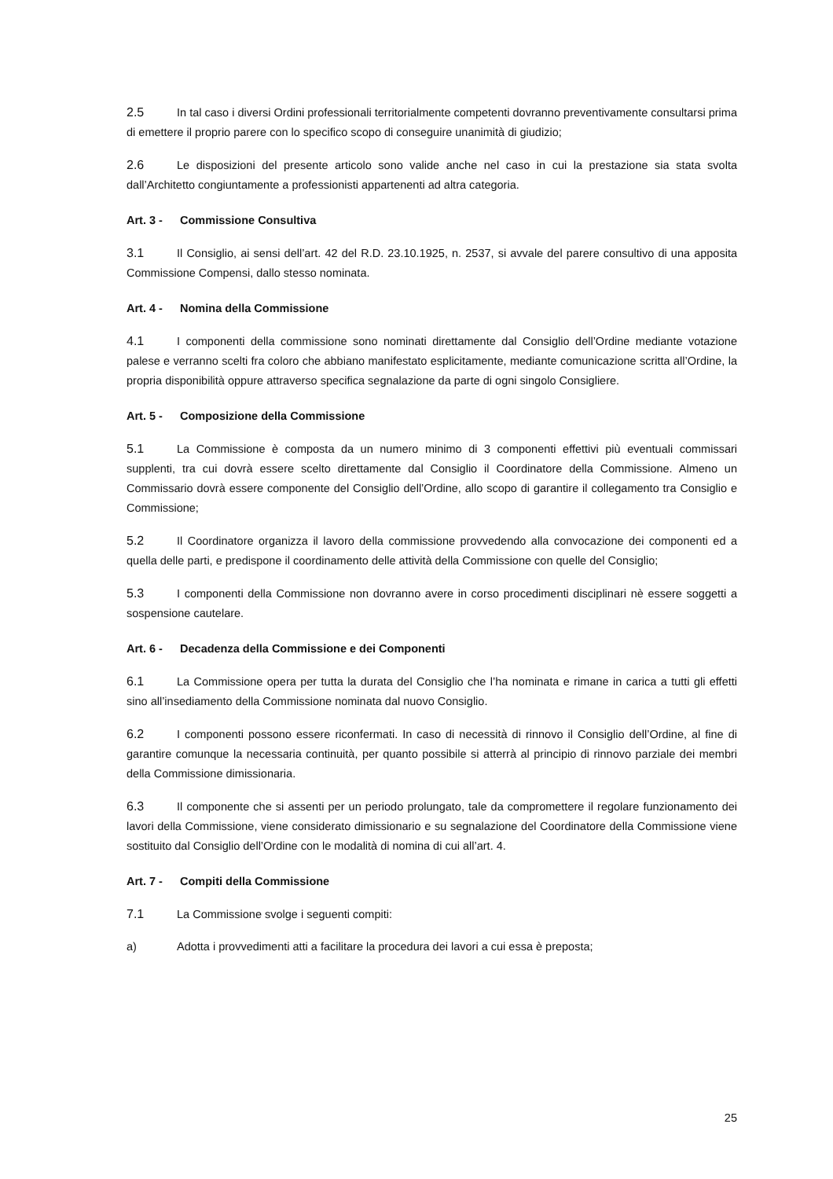2.5 In tal caso i diversi Ordini professionali territorialmente competenti dovranno preventivamente consultarsi prima di emettere il proprio parere con lo specifico scopo di conseguire unanimità di giudizio;
2.6 Le disposizioni del presente articolo sono valide anche nel caso in cui la prestazione sia stata svolta dall’Architetto congiuntamente a professionisti appartenenti ad altra categoria.
Art. 3 - Commissione Consultiva
3.1 Il Consiglio, ai sensi dell’art. 42 del R.D. 23.10.1925, n. 2537, si avvale del parere consultivo di una apposita Commissione Compensi, dallo stesso nominata.
Art. 4 - Nomina della Commissione
4.1 I componenti della commissione sono nominati direttamente dal Consiglio dell’Ordine mediante votazione palese e verranno scelti fra coloro che abbiano manifestato esplicitamente, mediante comunicazione scritta all’Ordine, la propria disponibilità oppure attraverso specifica segnalazione da parte di ogni singolo Consigliere.
Art. 5 - Composizione della Commissione
5.1 La Commissione è composta da un numero minimo di 3 componenti effettivi più eventuali commissari supplenti, tra cui dovrà essere scelto direttamente dal Consiglio il Coordinatore della Commissione. Almeno un Commissario dovrà essere componente del Consiglio dell’Ordine, allo scopo di garantire il collegamento tra Consiglio e Commissione;
5.2 Il Coordinatore organizza il lavoro della commissione provvedendo alla convocazione dei componenti ed a quella delle parti, e predispone il coordinamento delle attività della Commissione con quelle del Consiglio;
5.3 I componenti della Commissione non dovranno avere in corso procedimenti disciplinari nè essere soggetti a sospensione cautelare.
Art. 6 - Decadenza della Commissione e dei Componenti
6.1 La Commissione opera per tutta la durata del Consiglio che l’ha nominata e rimane in carica a tutti gli effetti sino all’insediamento della Commissione nominata dal nuovo Consiglio.
6.2 I componenti possono essere riconfermati. In caso di necessità di rinnovo il Consiglio dell’Ordine, al fine di garantire comunque la necessaria continuità, per quanto possibile si atterrà al principio di rinnovo parziale dei membri della Commissione dimissionaria.
6.3 Il componente che si assenti per un periodo prolungato, tale da compromettere il regolare funzionamento dei lavori della Commissione, viene considerato dimissionario e su segnalazione del Coordinatore della Commissione viene sostituito dal Consiglio dell’Ordine con le modalità di nomina di cui all’art. 4.
Art. 7 - Compiti della Commissione
7.1 La Commissione svolge i seguenti compiti:
a) Adotta i provvedimenti atti a facilitare la procedura dei lavori a cui essa è preposta;
25